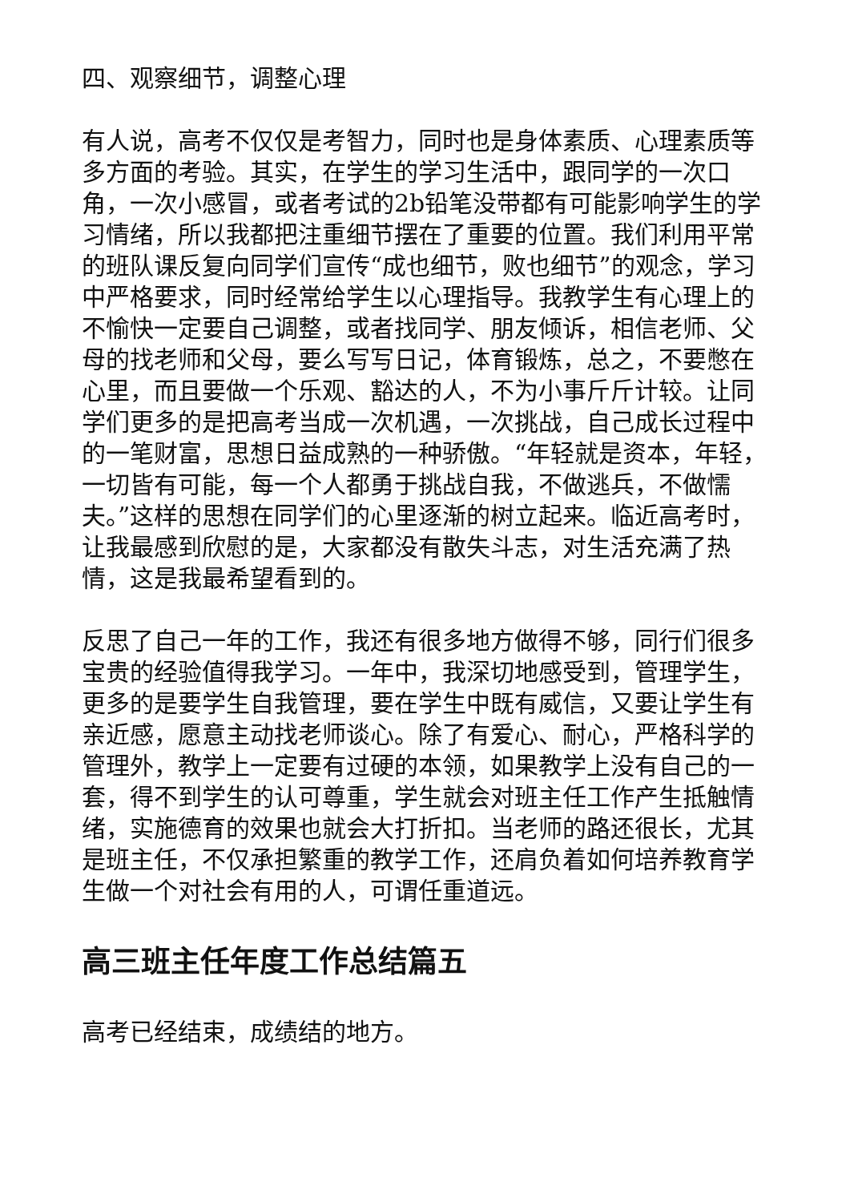四、观察细节，调整心理
有人说，高考不仅仅是考智力，同时也是身体素质、心理素质等多方面的考验。其实，在学生的学习生活中，跟同学的一次口角，一次小感冒，或者考试的2b铅笔没带都有可能影响学生的学习情绪，所以我都把注重细节摆在了重要的位置。我们利用平常的班队课反复向同学们宣传“成也细节，败也细节”的观念，学习中严格要求，同时经常给学生以心理指导。我教学生有心理上的不愉快一定要自己调整，或者找同学、朋友倾诉，相信老师、父母的找老师和父母，要么写写日记，体育锻炼，总之，不要憋在心里，而且要做一个乐观、豁达的人，不为小事斤斤计较。让同学们更多的是把高考当成一次机遇，一次挑战，自己成长过程中的一笔财富，思想日益成熟的一种骄傲。“年轻就是资本，年轻，一切皆有可能，每一个人都勇于挑战自我，不做逃兵，不做懦夫。”这样的思想在同学们的心里逐渐的树立起来。临近高考时，让我最感到欣慰的是，大家都没有散失斗志，对生活充满了热情，这是我最希望看到的。
反思了自己一年的工作，我还有很多地方做得不够，同行们很多宝贵的经验值得我学习。一年中，我深切地感受到，管理学生，更多的是要学生自我管理，要在学生中既有威信，又要让学生有亲近感，愿意主动找老师谈心。除了有爱心、耐心，严格科学的管理外，教学上一定要有过硬的本领，如果教学上没有自己的一套，得不到学生的认可尊重，学生就会对班主任工作产生抵触情绪，实施德育的效果也就会大打折扣。当老师的路还很长，尤其是班主任，不仅承担繁重的教学工作，还肩负着如何培养教育学生做一个对社会有用的人，可谓任重道远。
高三班主任年度工作总结篇五
高考已经结束，成绩结的地方。